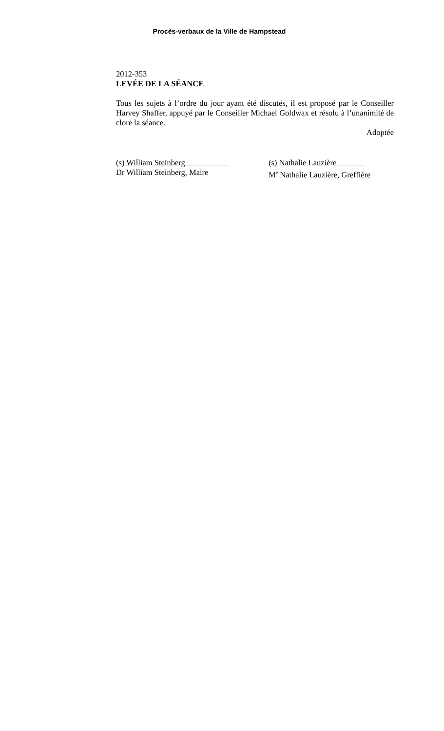Procès-verbaux de la Ville de Hampstead
2012-353
LEVÉE DE LA SÉANCE
Tous les sujets à l’ordre du jour ayant été discutés, il est proposé par le Conseiller Harvey Shaffer, appuyé par le Conseiller Michael Goldwax et résolu à l’unanimité de clore la séance.
Adoptée
(s) William Steinberg
Dr William Steinberg, Maire
(s) Nathalie Lauzière
M<sup>e</sup> Nathalie Lauzière, Greffière